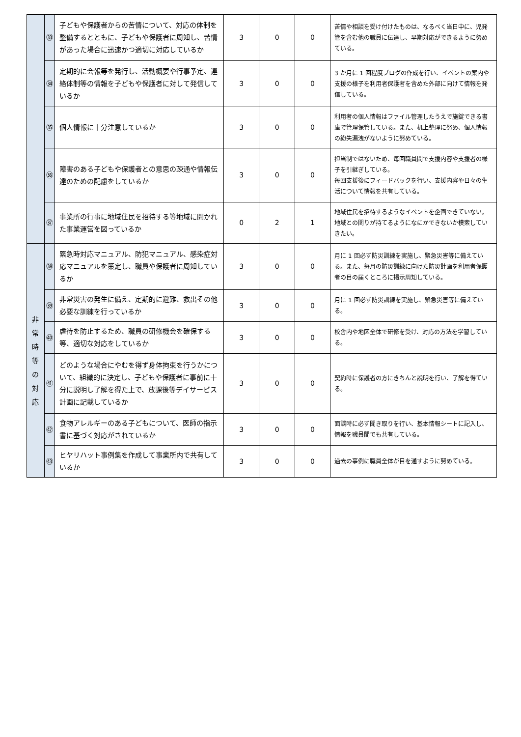| | ㉝ | 子どもや保護者からの苦情について、対応の体制を整備するとともに、子どもや保護者に周知し、苦情があった場合に迅速かつ適切に対応しているか | 3 | 0 | 0 | 苦情や相談を受け付けたものは、なるべく当日中に、児発管を含む他の職員に伝達し、早期対応ができるように努めている。 |
| | ㉞ | 定期的に会報等を発行し、活動概要や行事予定、連絡体制等の情報を子どもや保護者に対して発信しているか | 3 | 0 | 0 | 3 か月に 1 回程度ブログの作成を行い、イベントの案内や支援の様子を利用者保護者を含めた外部に向けて情報を発信している。 |
| | ㉟ | 個人情報に十分注意しているか | 3 | 0 | 0 | 利用者の個人情報はファイル管理したうえで施錠できる書庫で管理保管している。また、机上整理に努め、個人情報の紛失漏洩がないように努めている。 |
| | ㊱ | 障害のある子どもや保護者との意思の疎通や情報伝達のための配慮をしているか | 3 | 0 | 0 | 担当制ではないため、毎回職員間で支援内容や支援者の様子を引継ぎしている。 毎回支援後にフィードバックを行い、支援内容や日々の生活について情報を共有している。 |
| | ㊲ | 事業所の行事に地域住民を招待する等地域に開かれた事業運営を図っているか | 0 | 2 | 1 | 地域住民を招待するようなイベントを企画できていない。地域との関りが持てるようになにかできないか模索していきたい。 |
| 非 常 時 等 の 対 応 | ㊳ | 緊急時対応マニュアル、防犯マニュアル、感染症対応マニュアルを策定し、職員や保護者に周知しているか | 3 | 0 | 0 | 月に 1 回必ず防災訓練を実施し、緊急災害等に備えている。また、毎月の防災訓練に向けた防災計画を利用者保護者の目の届くところに掲示周知している。 |
| | ㊴ | 非常災害の発生に備え、定期的に避難、救出その他必要な訓練を行っているか | 3 | 0 | 0 | 月に 1 回必ず防災訓練を実施し、緊急災害等に備えている。 |
| | ㊵ | 虐待を防止するため、職員の研修機会を確保する等、適切な対応をしているか | 3 | 0 | 0 | 校舎内や地区全体で研修を受け、対応の方法を学習している。 |
| | ㊶ | どのような場合にやむを得ず身体拘束を行うかについて、組織的に決定し、子どもや保護者に事前に十分に説明し了解を得た上で、放課後等デイサービス計画に記載しているか | 3 | 0 | 0 | 契約時に保護者の方にきちんと説明を行い、了解を得ている。 |
| | ㊷ | 食物アレルギーのある子どもについて、医師の指示書に基づく対応がされているか | 3 | 0 | 0 | 面談時に必ず聞き取りを行い、基本情報シートに記入し、情報を職員間でも共有している。 |
| | ㊸ | ヒヤリハット事例集を作成して事業所内で共有しているか | 3 | 0 | 0 | 過去の事例に職員全体が目を通すように努めている。 |